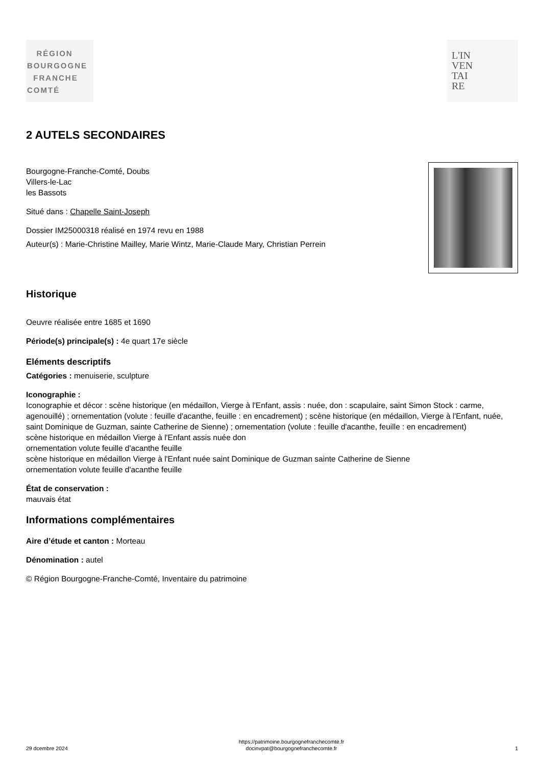RÉGION
BOURGOGNE
FRANCHE
COMTÉ
L'IN
VEN
TAI
RE
2 AUTELS SECONDAIRES
Bourgogne-Franche-Comté, Doubs
Villers-le-Lac
les Bassots
Situé dans : Chapelle Saint-Joseph
Dossier IM25000318 réalisé en 1974 revu en 1988
Auteur(s) : Marie-Christine Mailley, Marie Wintz, Marie-Claude Mary, Christian Perrein
Historique
Oeuvre réalisée entre 1685 et 1690
Période(s) principale(s) : 4e quart 17e siècle
Eléments descriptifs
Catégories : menuiserie, sculpture
Iconographie :
Iconographie et décor : scène historique (en médaillon, Vierge à l'Enfant, assis : nuée, don : scapulaire, saint Simon Stock : carme, agenouillé) ; ornementation (volute : feuille d'acanthe, feuille : en encadrement) ; scène historique (en médaillon, Vierge à l'Enfant, nuée, saint Dominique de Guzman, sainte Catherine de Sienne) ; ornementation (volute : feuille d'acanthe, feuille : en encadrement)
scène historique en médaillon Vierge à l'Enfant assis nuée don
ornementation volute feuille d'acanthe feuille
scène historique en médaillon Vierge à l'Enfant nuée saint Dominique de Guzman sainte Catherine de Sienne
ornementation volute feuille d'acanthe feuille
État de conservation :
mauvais état
Informations complémentaires
Aire d’étude et canton : Morteau
Dénomination : autel
© Région Bourgogne-Franche-Comté, Inventaire du patrimoine
29 dcembre 2024 https://patrimoine.bourgognefranchecomte.fr
docinvpat@bourgognefranchecomte.fr 1